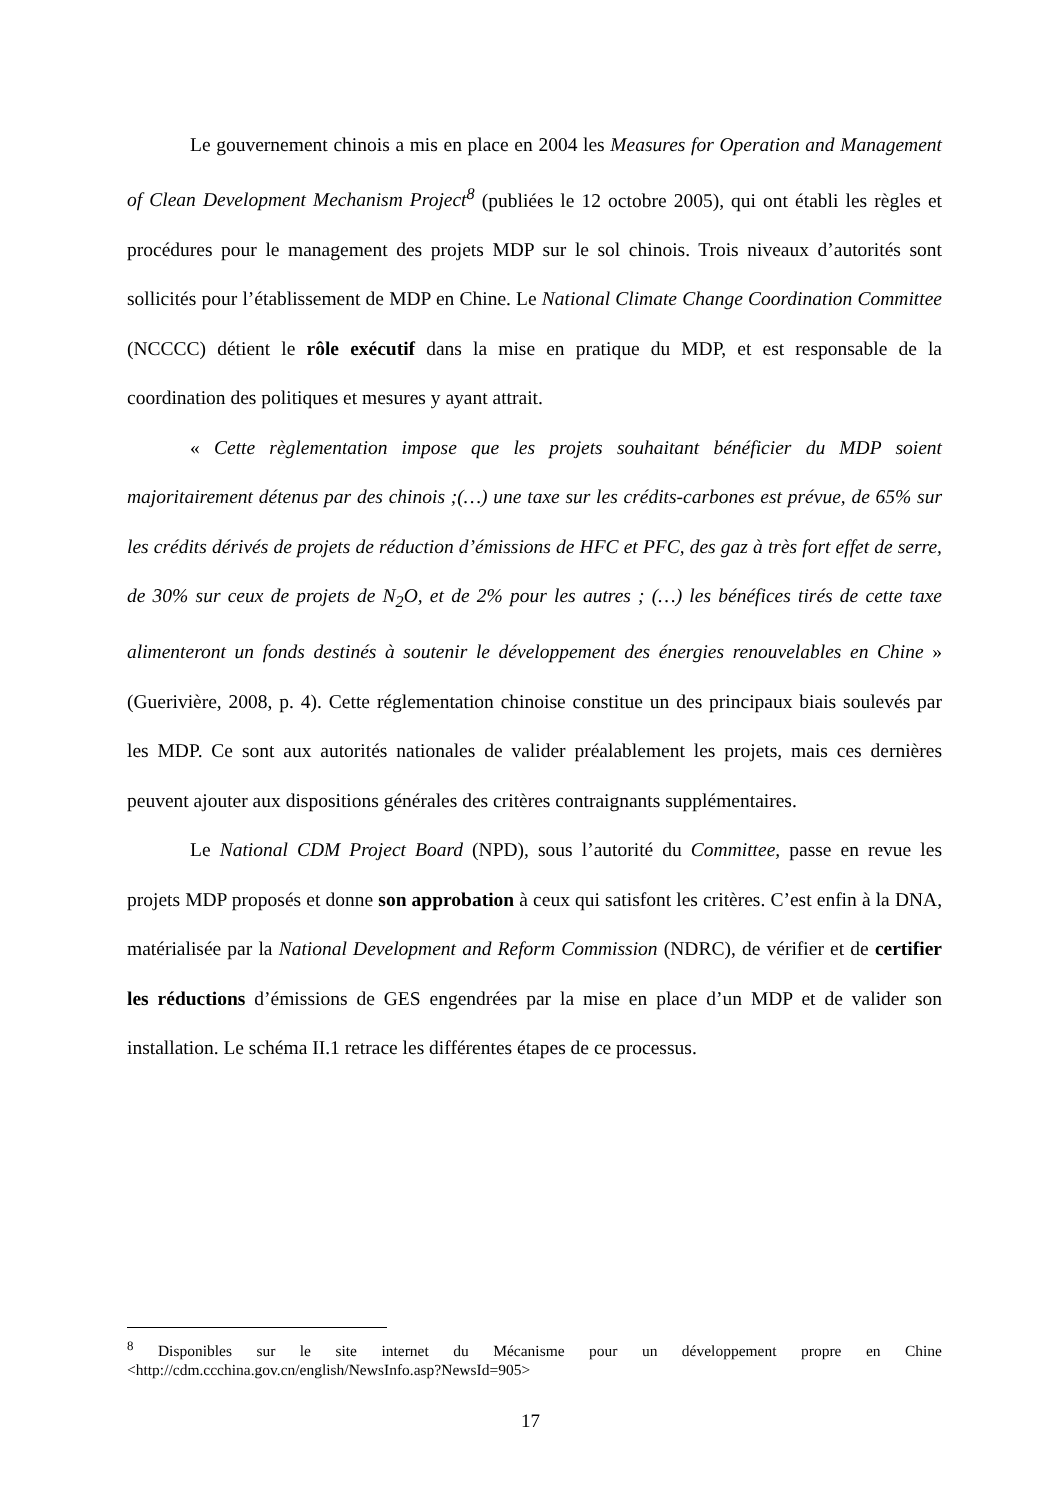Le gouvernement chinois a mis en place en 2004 les Measures for Operation and Management of Clean Development Mechanism Project<sup>8</sup> (publiées le 12 octobre 2005), qui ont établi les règles et procédures pour le management des projets MDP sur le sol chinois. Trois niveaux d’autorités sont sollicités pour l’établissement de MDP en Chine. Le National Climate Change Coordination Committee (NCCCC) détient le rôle exécutif dans la mise en pratique du MDP, et est responsable de la coordination des politiques et mesures y ayant attrait.
« Cette règlementation impose que les projets souhaitant bénéficier du MDP soient majoritairement détenus par des chinois ;(…) une taxe sur les crédits-carbones est prévue, de 65% sur les crédits dérivés de projets de réduction d’émissions de HFC et PFC, des gaz à très fort effet de serre, de 30% sur ceux de projets de N<sub>2</sub>O, et de 2% pour les autres ; (…) les bénéfices tirés de cette taxe alimenteront un fonds destinés à soutenir le développement des énergies renouvelables en Chine » (Guerivière, 2008, p. 4). Cette réglementation chinoise constitue un des principaux biais soulevés par les MDP. Ce sont aux autorités nationales de valider préalablement les projets, mais ces dernières peuvent ajouter aux dispositions générales des critères contraignants supplémentaires.
Le National CDM Project Board (NPD), sous l’autorité du Committee, passe en revue les projets MDP proposés et donne son approbation à ceux qui satisfont les critères. C’est enfin à la DNA, matérialisée par la National Development and Reform Commission (NDRC), de vérifier et de certifier les réductions d’émissions de GES engendrées par la mise en place d’un MDP et de valider son installation. Le schéma II.1 retrace les différentes étapes de ce processus.
<sup>8</sup> Disponibles sur le site internet du Mécanisme pour un développement propre en Chine <http://cdm.ccchina.gov.cn/english/NewsInfo.asp?NewsId=905>
17